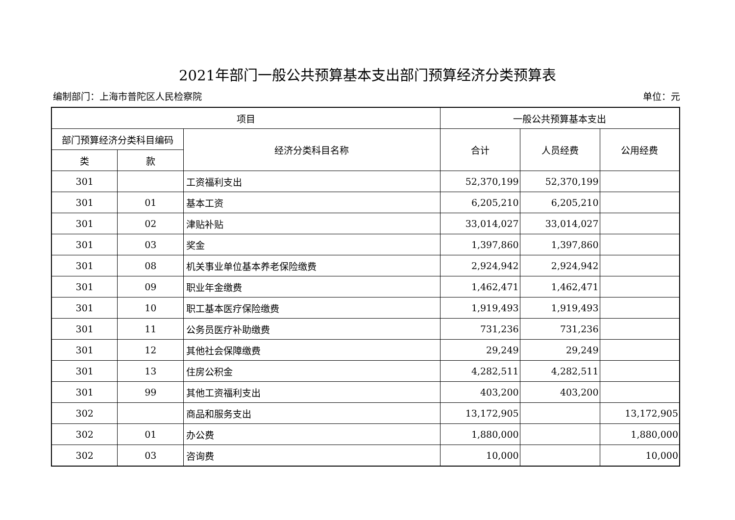2021年部门一般公共预算基本支出部门预算经济分类预算表
编制部门：上海市普陀区人民检察院 单位：元
| 项目 | | | 一般公共预算基本支出 | | |
| --- | --- | --- | --- | --- | --- |
| 部门预算经济分类科目编码 | | 经济分类科目名称 | 合计 | 人员经费 | 公用经费 |
| 类 | 款 | | | | |
| 301 | | 工资福利支出 | 52,370,199 | 52,370,199 | |
| 301 | 01 | 基本工资 | 6,205,210 | 6,205,210 | |
| 301 | 02 | 津贴补贴 | 33,014,027 | 33,014,027 | |
| 301 | 03 | 奖金 | 1,397,860 | 1,397,860 | |
| 301 | 08 | 机关事业单位基本养老保险缴费 | 2,924,942 | 2,924,942 | |
| 301 | 09 | 职业年金缴费 | 1,462,471 | 1,462,471 | |
| 301 | 10 | 职工基本医疗保险缴费 | 1,919,493 | 1,919,493 | |
| 301 | 11 | 公务员医疗补助缴费 | 731,236 | 731,236 | |
| 301 | 12 | 其他社会保障缴费 | 29,249 | 29,249 | |
| 301 | 13 | 住房公积金 | 4,282,511 | 4,282,511 | |
| 301 | 99 | 其他工资福利支出 | 403,200 | 403,200 | |
| 302 | | 商品和服务支出 | 13,172,905 | | 13,172,905 |
| 302 | 01 | 办公费 | 1,880,000 | | 1,880,000 |
| 302 | 03 | 咨询费 | 10,000 | | 10,000 |